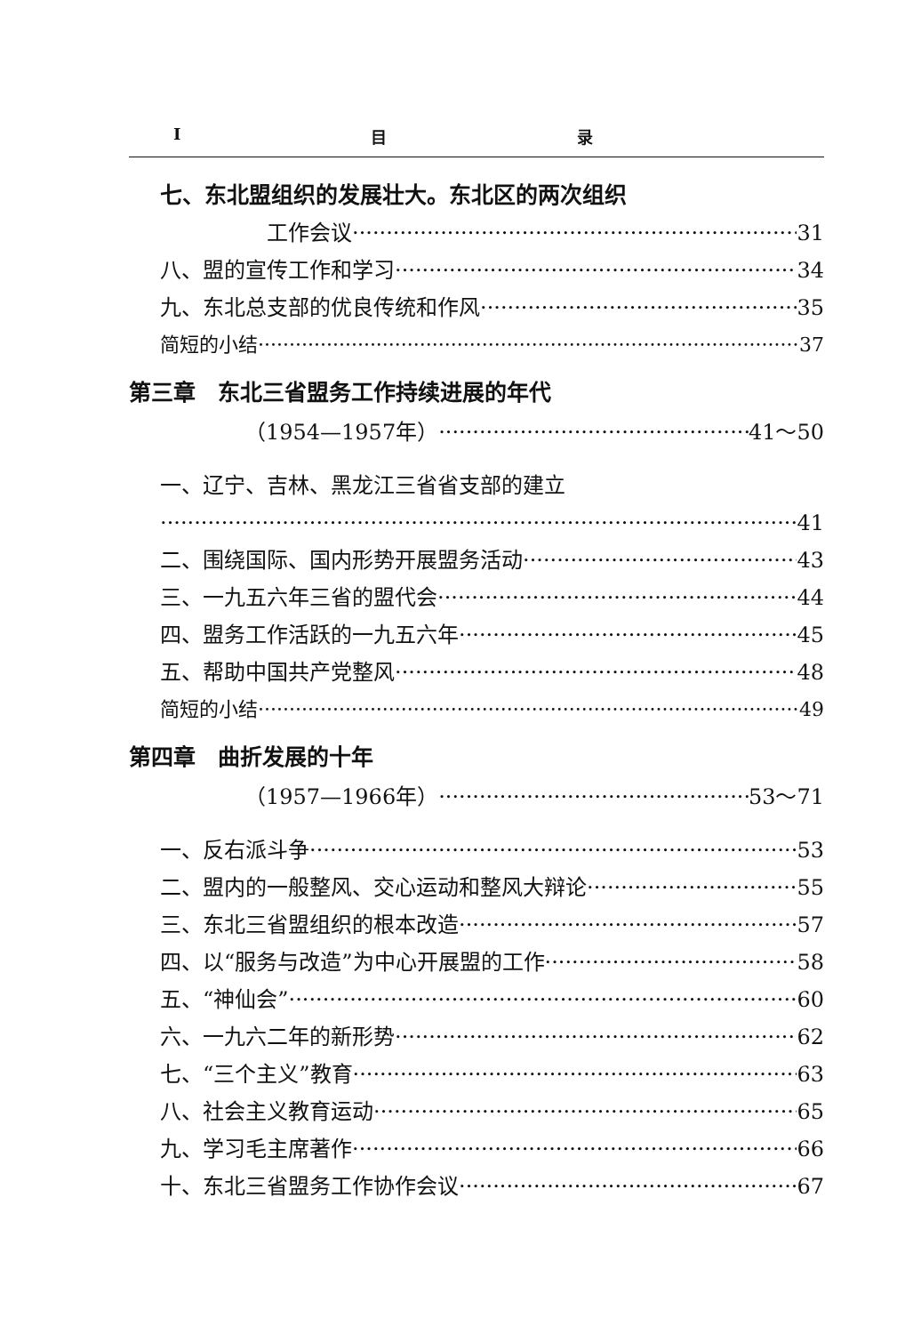I目 录
七、东北盟组织的发展壮大。东北区的两次组织
工作会议 31
八、盟的宣传工作和学习 34
九、东北总支部的优良传统和作风 35
简短的小结 37
第三章　东北三省盟务工作持续进展的年代
（1954—1957年） 41～50
一、辽宁、吉林、黑龙江三省省支部的建立
41
二、围绕国际、国内形势开展盟务活动 43
三、一九五六年三省的盟代会 44
四、盟务工作活跃的一九五六年 45
五、帮助中国共产党整风 48
简短的小结 49
第四章　曲折发展的十年
（1957—1966年） 53～71
一、反右派斗争 53
二、盟内的一般整风、交心运动和整风大辩论 55
三、东北三省盟组织的根本改造 57
四、以“服务与改造”为中心开展盟的工作 58
五、“神仙会” 60
六、一九六二年的新形势 62
七、“三个主义”教育 63
八、社会主义教育运动 65
九、学习毛主席著作 66
十、东北三省盟务工作协作会议 67